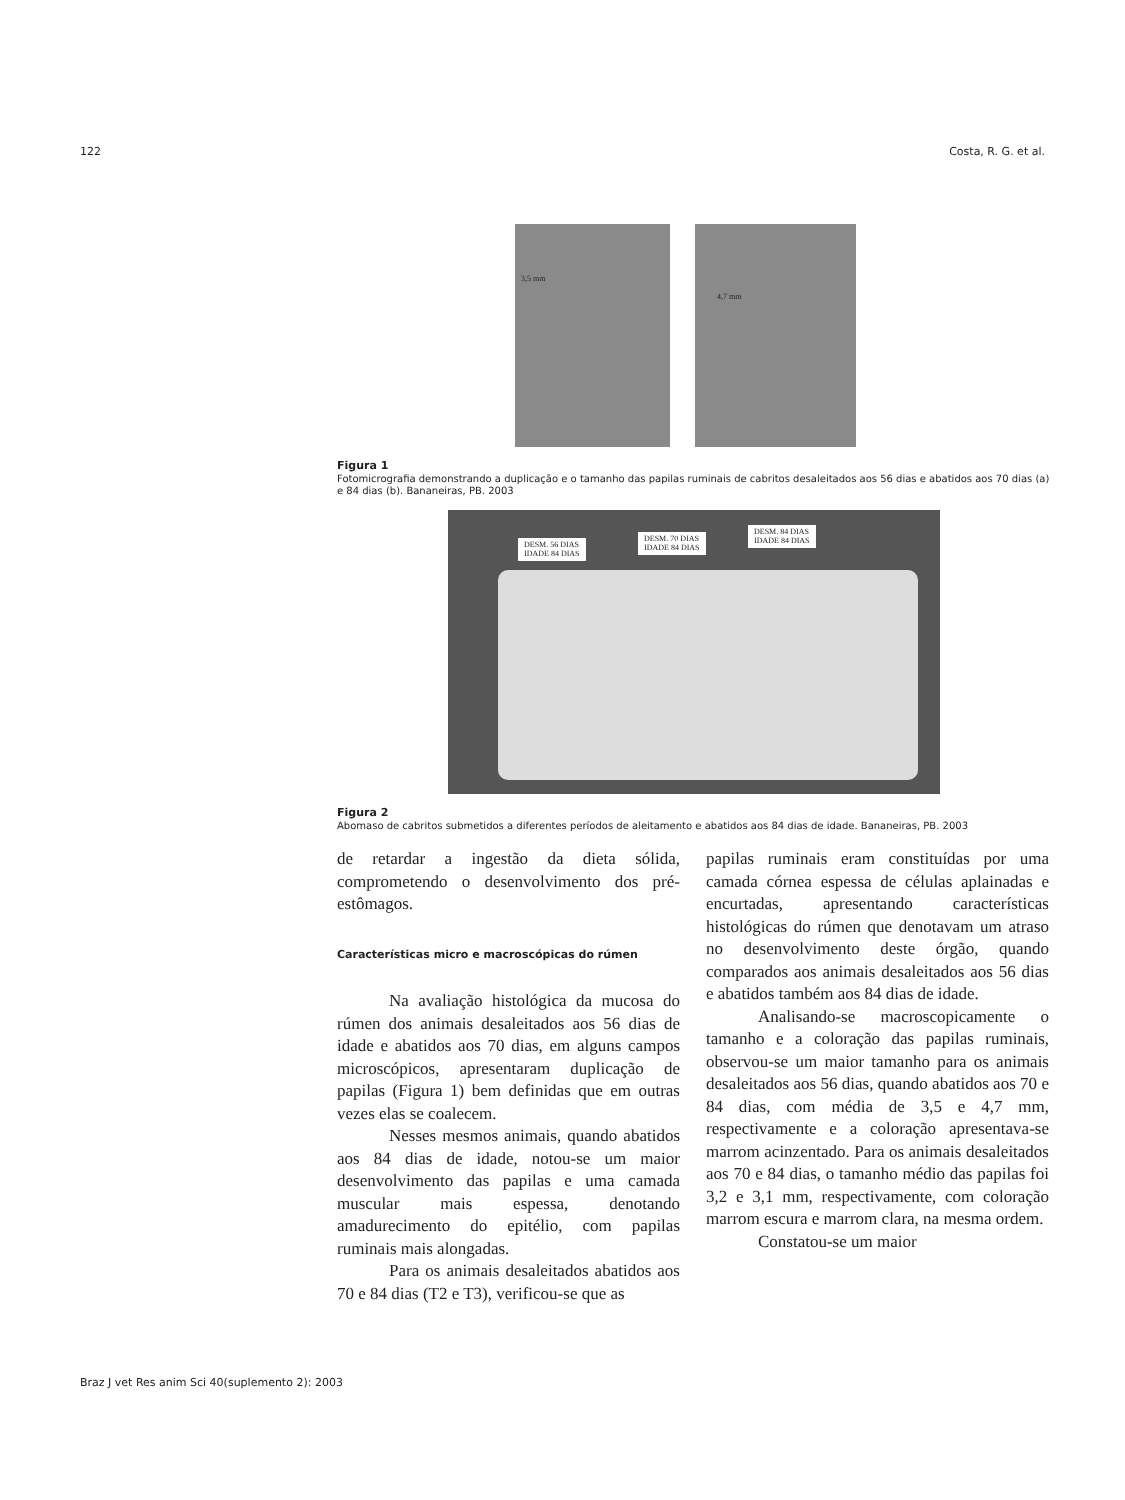122 Costa, R. G. et al.
3,5 mm
4,7 mm
Figura 1
Fotomicrografia demonstrando a duplicação e o tamanho das papilas ruminais de cabritos desaleitados aos 56 dias e abatidos aos 70 dias (a) e 84 dias (b). Bananeiras, PB. 2003
DESM. 56 DIAS
IDADE 84 DIAS
DESM. 70 DIAS
IDADE 84 DIAS
DESM. 84 DIAS
IDADE 84 DIAS
Figura 2
Abomaso de cabritos submetidos a diferentes períodos de aleitamento e abatidos aos 84 dias de idade. Bananeiras, PB. 2003
de retardar a ingestão da dieta sólida, comprometendo o desenvolvimento dos pré-estômagos.
Características micro e macroscópicas do rúmen
Na avaliação histológica da mucosa do rúmen dos animais desaleitados aos 56 dias de idade e abatidos aos 70 dias, em alguns campos microscópicos, apresentaram duplicação de papilas (Figura 1) bem definidas que em outras vezes elas se coalecem.
Nesses mesmos animais, quando abatidos aos 84 dias de idade, notou-se um maior desenvolvimento das papilas e uma camada muscular mais espessa, denotando amadurecimento do epitélio, com papilas ruminais mais alongadas.
Para os animais desaleitados abatidos aos 70 e 84 dias (T2 e T3), verificou-se que as
papilas ruminais eram constituídas por uma camada córnea espessa de células aplainadas e encurtadas, apresentando características histológicas do rúmen que denotavam um atraso no desenvolvimento deste órgão, quando comparados aos animais desaleitados aos 56 dias e abatidos também aos 84 dias de idade.
Analisando-se macroscopicamente o tamanho e a coloração das papilas ruminais, observou-se um maior tamanho para os animais desaleitados aos 56 dias, quando abatidos aos 70 e 84 dias, com média de 3,5 e 4,7 mm, respectivamente e a coloração apresentava-se marrom acinzentado. Para os animais desaleitados aos 70 e 84 dias, o tamanho médio das papilas foi 3,2 e 3,1 mm, respectivamente, com coloração marrom escura e marrom clara, na mesma ordem.
Constatou-se um maior
Braz J vet Res anim Sci 40(suplemento 2): 2003